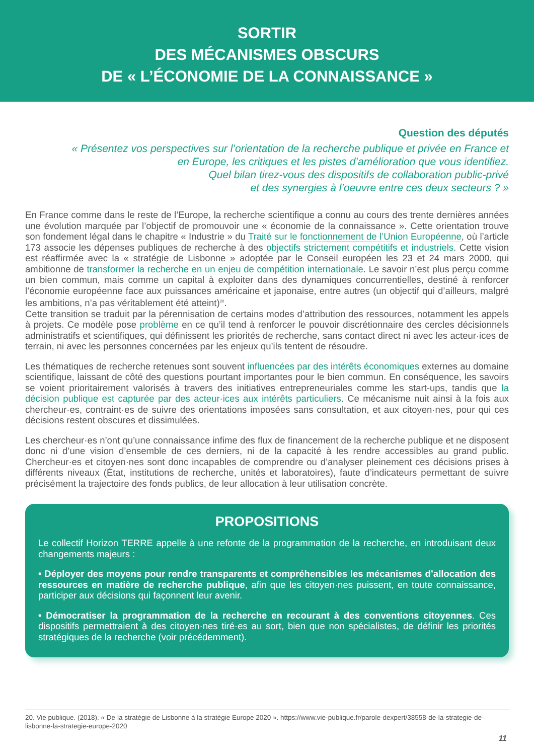SORTIR
DES MÉCANISMES OBSCURS
DE « L’ÉCONOMIE DE LA CONNAISSANCE »
Question des députés
« Présentez vos perspectives sur l’orientation de la recherche publique et privée en France et
en Europe, les critiques et les pistes d’amélioration que vous identifiez.
Quel bilan tirez-vous des dispositifs de collaboration public-privé
et des synergies à l’oeuvre entre ces deux secteurs ? »
En France comme dans le reste de l’Europe, la recherche scientifique a connu au cours des trente dernières années une évolution marquée par l’objectif de promouvoir une « économie de la connaissance ». Cette orientation trouve son fondement légal dans le chapitre « Industrie » du Traité sur le fonctionnement de l’Union Européenne, où l’article 173 associe les dépenses publiques de recherche à des objectifs strictement compétitifs et industriels. Cette vision est réaffirmée avec la « stratégie de Lisbonne » adoptée par le Conseil européen les 23 et 24 mars 2000, qui ambitionne de transformer la recherche en un enjeu de compétition internationale. Le savoir n’est plus perçu comme un bien commun, mais comme un capital à exploiter dans des dynamiques concurrentielles, destiné à renforcer l’économie européenne face aux puissances américaine et japonaise, entre autres (un objectif qui d’ailleurs, malgré les ambitions, n’a pas véritablement été atteint)<sup>20</sup>.
Cette transition se traduit par la pérennisation de certains modes d’attribution des ressources, notamment les appels à projets. Ce modèle pose problème en ce qu’il tend à renforcer le pouvoir discrétionnaire des cercles décisionnels administratifs et scientifiques, qui définissent les priorités de recherche, sans contact direct ni avec les acteur·ices de terrain, ni avec les personnes concernées par les enjeux qu’ils tentent de résoudre.
Les thématiques de recherche retenues sont souvent influencées par des intérêts économiques externes au domaine scientifique, laissant de côté des questions pourtant importantes pour le bien commun. En conséquence, les savoirs se voient prioritairement valorisés à travers des initiatives entrepreneuriales comme les start-ups, tandis que la décision publique est capturée par des acteur·ices aux intérêts particuliers. Ce mécanisme nuit ainsi à la fois aux chercheur·es, contraint·es de suivre des orientations imposées sans consultation, et aux citoyen·nes, pour qui ces décisions restent obscures et dissimulées.
Les chercheur·es n’ont qu’une connaissance infime des flux de financement de la recherche publique et ne disposent donc ni d’une vision d’ensemble de ces derniers, ni de la capacité à les rendre accessibles au grand public. Chercheur·es et citoyen·nes sont donc incapables de comprendre ou d’analyser pleinement ces décisions prises à différents niveaux (État, institutions de recherche, unités et laboratoires), faute d’indicateurs permettant de suivre précisément la trajectoire des fonds publics, de leur allocation à leur utilisation concrète.
PROPOSITIONS
Le collectif Horizon TERRE appelle à une refonte de la programmation de la recherche, en introduisant deux changements majeurs :
• Déployer des moyens pour rendre transparents et compréhensibles les mécanismes d’allocation des ressources en matière de recherche publique, afin que les citoyen·nes puissent, en toute connaissance, participer aux décisions qui façonnent leur avenir.
• Démocratiser la programmation de la recherche en recourant à des conventions citoyennes. Ces dispositifs permettraient à des citoyen·nes tiré·es au sort, bien que non spécialistes, de définir les priorités stratégiques de la recherche (voir précédemment).
20. Vie publique. (2018). « De la stratégie de Lisbonne à la stratégie Europe 2020 ». https://www.vie-publique.fr/parole-dexpert/38558-de-la-strategie-de-lisbonne-la-strategie-europe-2020
11